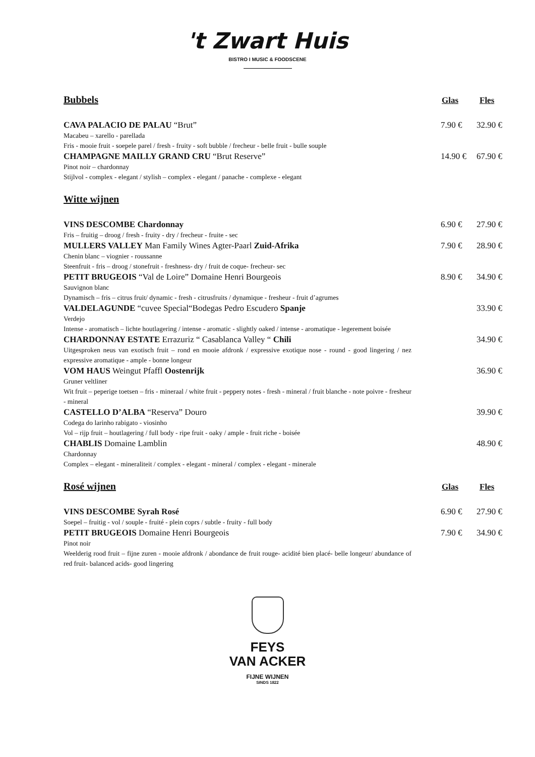't Zwart Huis
BISTRO I MUSIC & FOODSCENE
Bubbels
Glas Fles
CAVA PALACIO DE PALAU “Brut” 7.90 € 32.90 €
Macabeu – xarello - parellada
Fris - mooie fruit - soepele parel / fresh - fruity - soft bubble / frecheur - belle fruit - bulle souple
CHAMPAGNE MAILLY GRAND CRU “Brut Reserve” 14.90 € 67.90 €
Pinot noir – chardonnay
Stijlvol - complex - elegant / stylish – complex - elegant / panache - complexe - elegant
Witte wijnen
VINS DESCOMBE Chardonnay 6.90 € 27.90 €
Fris – fruitig – droog / fresh - fruity - dry / frecheur - fruite - sec
MULLERS VALLEY Man Family Wines Agter-Paarl Zuid-Afrika 7.90 € 28.90 €
Chenin blanc – viognier - roussanne
Steenfruit - fris – droog / stonefruit - freshness- dry / fruit de coque- frecheur- sec
PETIT BRUGEOIS “Val de Loire” Domaine Henri Bourgeois 8.90 € 34.90 €
Sauvignon blanc
Dynamisch – fris – citrus fruit/ dynamic - fresh - citrusfruits / dynamique - fresheur - fruit d’agrumes
VALDELAGUNDE “cuvee Special“Bodegas Pedro Escudero Spanje 33.90 €
Verdejo
Intense - aromatisch – lichte houtlagering / intense - aromatic - slightly oaked / intense - aromatique - legerement boisée
CHARDONNAY ESTATE Errazuriz “ Casablanca Valley “ Chili 34.90 €
Uitgesproken neus van exotisch fruit – rond en mooie afdronk / expressive exotique nose - round - good lingering / nez expressive aromatique - ample - bonne longeur
VOM HAUS Weingut Pfaffl Oostenrijk 36.90 €
Gruner veltliner
Wit fruit – peperige toetsen – fris - mineraal / white fruit - peppery notes - fresh - mineral / fruit blanche - note poivre - fresheur - mineral
CASTELLO D’ALBA “Reserva” Douro 39.90 €
Codega do larinho rabigato - viosinho
Vol – rijp fruit – houtlagering / full body - ripe fruit - oaky / ample - fruit riche - boisée
CHABLIS Domaine Lamblin 48.90 €
Chardonnay
Complex – elegant - mineraliteit / complex - elegant - mineral / complex - elegant - minerale
Rosé wijnen
Glas Fles
VINS DESCOMBE Syrah Rosé 6.90 € 27.90 €
Soepel – fruitig - vol / souple - fruité - plein coprs / subtle - fruity - full body
PETIT BRUGEOIS Domaine Henri Bourgeois 7.90 € 34.90 €
Pinot noir
Weelderig rood fruit – fijne zuren - mooie afdronk / abondance de fruit rouge- acidité bien placé- belle longeur/ abundance of red fruit- balanced acids- good lingering
FEYS
VAN ACKER
FIJNE WIJNEN
SINDS 1822